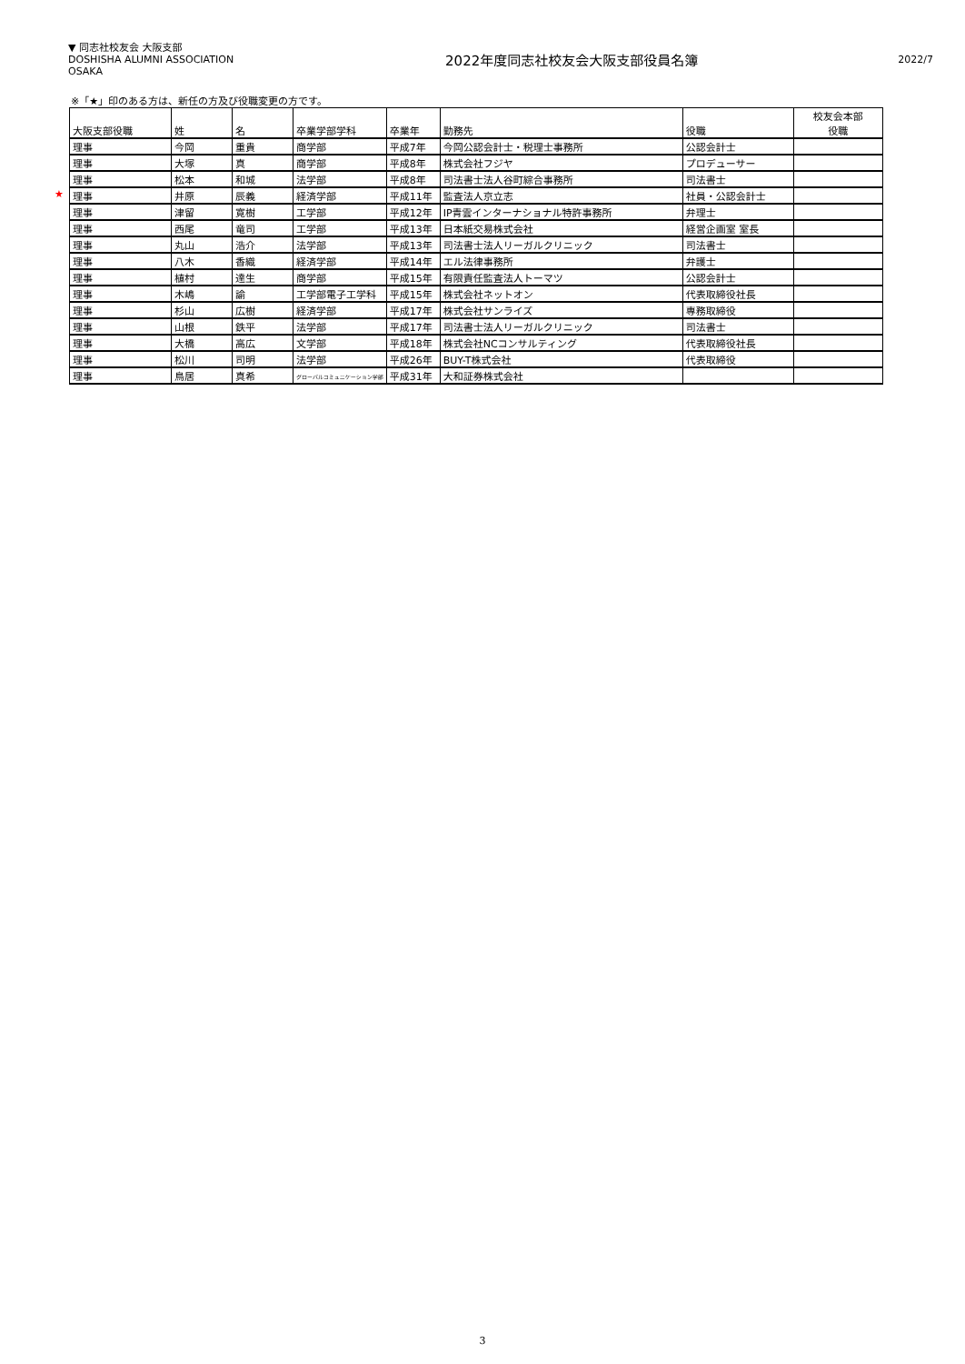▼ 同志社校友会 大阪支部
DOSHISHA ALUMNI ASSOCIATION OSAKA
2022年度同志社校友会大阪支部役員名簿
2022/7
※「★」印のある方は、新任の方及び役職変更の方です。
| 大阪支部役職 | 姓 | 名 | 卒業学部学科 | 卒業年 | 勤務先 | 役職 | 校友会本部 役職 |
| --- | --- | --- | --- | --- | --- | --- | --- |
| 理事 | 今岡 | 重貴 | 商学部 | 平成7年 | 今岡公認会計士・税理士事務所 | 公認会計士 | |
| 理事 | 大塚 | 真 | 商学部 | 平成8年 | 株式会社フジヤ | プロデューサー | |
| 理事 | 松本 | 和城 | 法学部 | 平成8年 | 司法書士法人谷町綜合事務所 | 司法書士 | |
| ★ 理事 | 井原 | 辰義 | 経済学部 | 平成11年 | 監査法人京立志 | 社員・公認会計士 | |
| 理事 | 津留 | 寛樹 | 工学部 | 平成12年 | IP青雲インターナショナル特許事務所 | 弁理士 | |
| 理事 | 西尾 | 竜司 | 工学部 | 平成13年 | 日本紙交易株式会社 | 経営企画室 室長 | |
| 理事 | 丸山 | 浩介 | 法学部 | 平成13年 | 司法書士法人リーガルクリニック | 司法書士 | |
| 理事 | 八木 | 香織 | 経済学部 | 平成14年 | エル法律事務所 | 弁護士 | |
| 理事 | 植村 | 達生 | 商学部 | 平成15年 | 有限責任監査法人トーマツ | 公認会計士 | |
| 理事 | 木嶋 | 諭 | 工学部電子工学科 | 平成15年 | 株式会社ネットオン | 代表取締役社長 | |
| 理事 | 杉山 | 広樹 | 経済学部 | 平成17年 | 株式会社サンライズ | 専務取締役 | |
| 理事 | 山根 | 鉄平 | 法学部 | 平成17年 | 司法書士法人リーガルクリニック | 司法書士 | |
| 理事 | 大橋 | 高広 | 文学部 | 平成18年 | 株式会社NCコンサルティング | 代表取締役社長 | |
| 理事 | 松川 | 司明 | 法学部 | 平成26年 | BUY-T株式会社 | 代表取締役 | |
| 理事 | 鳥居 | 真希 | グローバルコミュニケーション学部 | 平成31年 | 大和証券株式会社 | | |
3